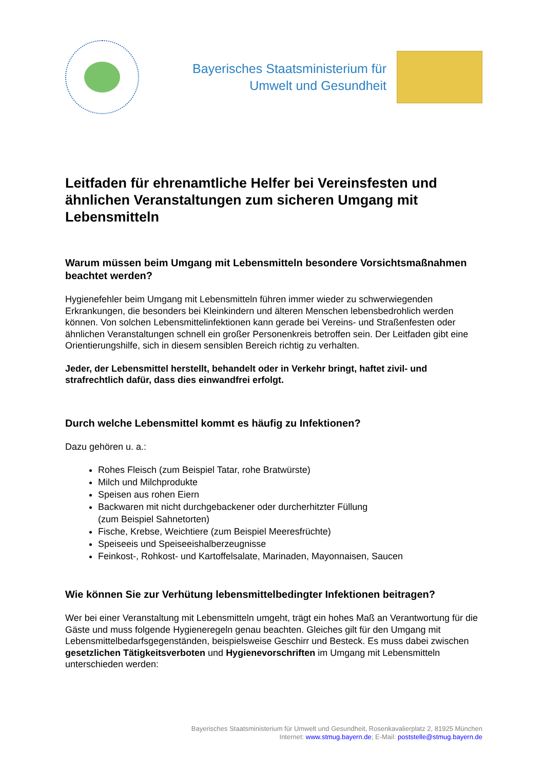Bayerisches Staatsministerium für
Umwelt und Gesundheit
Leitfaden für ehrenamtliche Helfer bei Vereinsfesten und ähnlichen Veranstaltungen zum sicheren Umgang mit Lebensmitteln
Warum müssen beim Umgang mit Lebensmitteln besondere Vorsichtsmaßnahmen beachtet werden?
Hygienefehler beim Umgang mit Lebensmitteln führen immer wieder zu schwerwiegenden Erkrankungen, die besonders bei Kleinkindern und älteren Menschen lebensbedrohlich werden können. Von solchen Lebensmittelinfektionen kann gerade bei Vereins- und Straßenfesten oder ähnlichen Veranstaltungen schnell ein großer Personenkreis betroffen sein. Der Leitfaden gibt eine Orientierungshilfe, sich in diesem sensiblen Bereich richtig zu verhalten.
Jeder, der Lebensmittel herstellt, behandelt oder in Verkehr bringt, haftet zivil- und strafrechtlich dafür, dass dies einwandfrei erfolgt.
Durch welche Lebensmittel kommt es häufig zu Infektionen?
Dazu gehören u. a.:
Rohes Fleisch (zum Beispiel Tatar, rohe Bratwürste)
Milch und Milchprodukte
Speisen aus rohen Eiern
Backwaren mit nicht durchgebackener oder durcherhitzter Füllung
(zum Beispiel Sahnetorten)
Fische, Krebse, Weichtiere (zum Beispiel Meeresfrüchte)
Speiseeis und Speiseeishalberzeugnisse
Feinkost-, Rohkost- und Kartoffelsalate, Marinaden, Mayonnaisen, Saucen
Wie können Sie zur Verhütung lebensmittelbedingter Infektionen beitragen?
Wer bei einer Veranstaltung mit Lebensmitteln umgeht, trägt ein hohes Maß an Verantwortung für die Gäste und muss folgende Hygieneregeln genau beachten. Gleiches gilt für den Umgang mit Lebensmittelbedarfsgegenständen, beispielsweise Geschirr und Besteck. Es muss dabei zwischen gesetzlichen Tätigkeitsverboten und Hygienevorschriften im Umgang mit Lebensmitteln unterschieden werden:
Bayerisches Staatsministerium für Umwelt und Gesundheit, Rosenkavalierplatz 2, 81925 München
Internet: www.stmug.bayern.de; E-Mail: poststelle@stmug.bayern.de